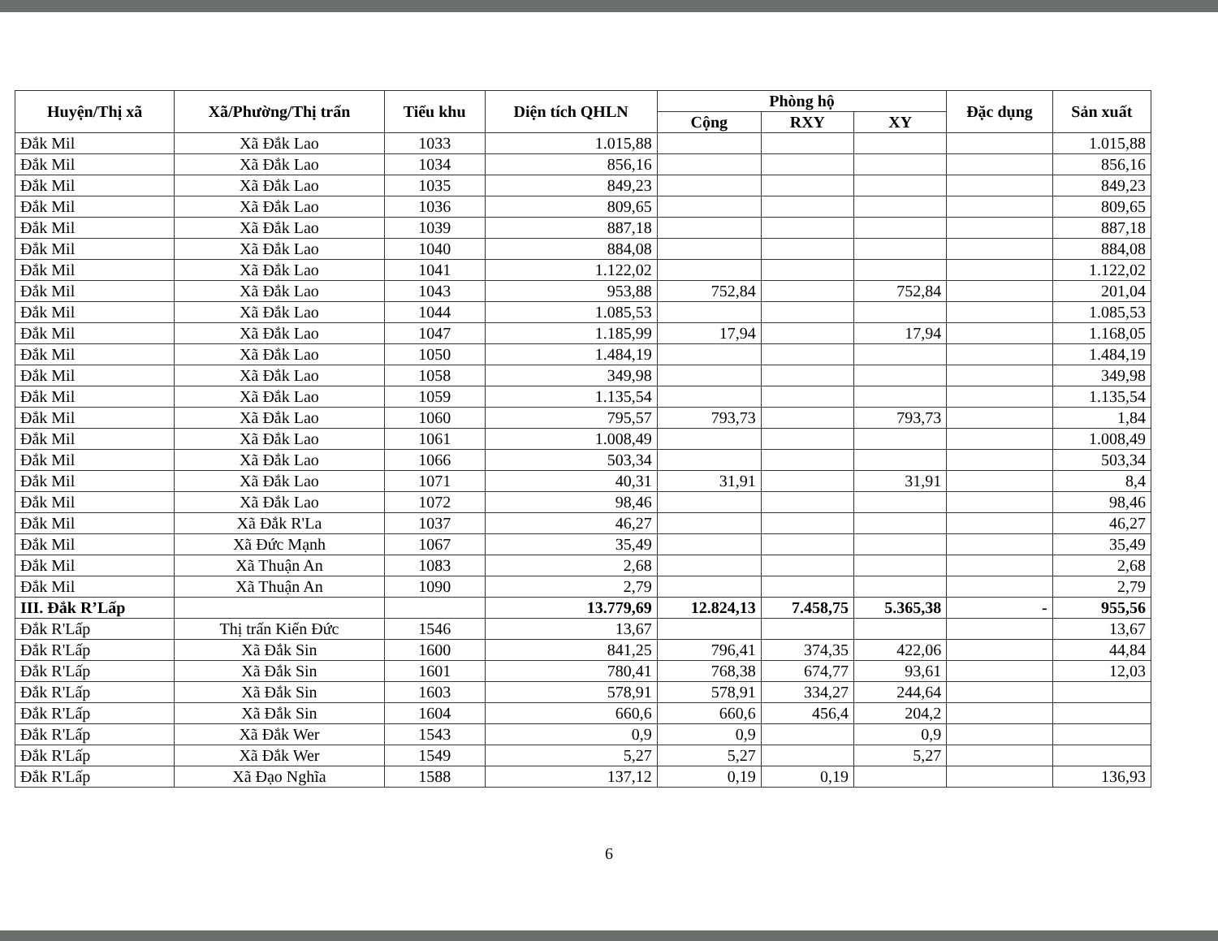| Huyện/Thị xã | Xã/Phường/Thị trấn | Tiểu khu | Diện tích QHLN | Phòng hộ | | | Đặc dụng | Sản xuất |
| --- | --- | --- | --- | --- | --- | --- | --- | --- |
| | | | | Cộng | RXY | XY | | |
| Đắk Mil | Xã Đắk Lao | 1033 | 1.015,88 | | | | | 1.015,88 |
| Đắk Mil | Xã Đắk Lao | 1034 | 856,16 | | | | | 856,16 |
| Đắk Mil | Xã Đắk Lao | 1035 | 849,23 | | | | | 849,23 |
| Đắk Mil | Xã Đắk Lao | 1036 | 809,65 | | | | | 809,65 |
| Đắk Mil | Xã Đắk Lao | 1039 | 887,18 | | | | | 887,18 |
| Đắk Mil | Xã Đắk Lao | 1040 | 884,08 | | | | | 884,08 |
| Đắk Mil | Xã Đắk Lao | 1041 | 1.122,02 | | | | | 1.122,02 |
| Đắk Mil | Xã Đắk Lao | 1043 | 953,88 | 752,84 | | 752,84 | | 201,04 |
| Đắk Mil | Xã Đắk Lao | 1044 | 1.085,53 | | | | | 1.085,53 |
| Đắk Mil | Xã Đắk Lao | 1047 | 1.185,99 | 17,94 | | 17,94 | | 1.168,05 |
| Đắk Mil | Xã Đắk Lao | 1050 | 1.484,19 | | | | | 1.484,19 |
| Đắk Mil | Xã Đắk Lao | 1058 | 349,98 | | | | | 349,98 |
| Đắk Mil | Xã Đắk Lao | 1059 | 1.135,54 | | | | | 1.135,54 |
| Đắk Mil | Xã Đắk Lao | 1060 | 795,57 | 793,73 | | 793,73 | | 1,84 |
| Đắk Mil | Xã Đắk Lao | 1061 | 1.008,49 | | | | | 1.008,49 |
| Đắk Mil | Xã Đắk Lao | 1066 | 503,34 | | | | | 503,34 |
| Đắk Mil | Xã Đắk Lao | 1071 | 40,31 | 31,91 | | 31,91 | | 8,4 |
| Đắk Mil | Xã Đắk Lao | 1072 | 98,46 | | | | | 98,46 |
| Đắk Mil | Xã Đắk R'La | 1037 | 46,27 | | | | | 46,27 |
| Đắk Mil | Xã Đức Mạnh | 1067 | 35,49 | | | | | 35,49 |
| Đắk Mil | Xã Thuận An | 1083 | 2,68 | | | | | 2,68 |
| Đắk Mil | Xã Thuận An | 1090 | 2,79 | | | | | 2,79 |
| III. Đắk R’Lấp | | | 13.779,69 | 12.824,13 | 7.458,75 | 5.365,38 | - | 955,56 |
| Đắk R'Lấp | Thị trấn Kiến Đức | 1546 | 13,67 | | | | | 13,67 |
| Đắk R'Lấp | Xã Đắk Sin | 1600 | 841,25 | 796,41 | 374,35 | 422,06 | | 44,84 |
| Đắk R'Lấp | Xã Đắk Sin | 1601 | 780,41 | 768,38 | 674,77 | 93,61 | | 12,03 |
| Đắk R'Lấp | Xã Đắk Sin | 1603 | 578,91 | 578,91 | 334,27 | 244,64 | | |
| Đắk R'Lấp | Xã Đắk Sin | 1604 | 660,6 | 660,6 | 456,4 | 204,2 | | |
| Đắk R'Lấp | Xã Đắk Wer | 1543 | 0,9 | 0,9 | | 0,9 | | |
| Đắk R'Lấp | Xã Đắk Wer | 1549 | 5,27 | 5,27 | | 5,27 | | |
| Đắk R'Lấp | Xã Đạo Nghĩa | 1588 | 137,12 | 0,19 | 0,19 | | | 136,93 |
6